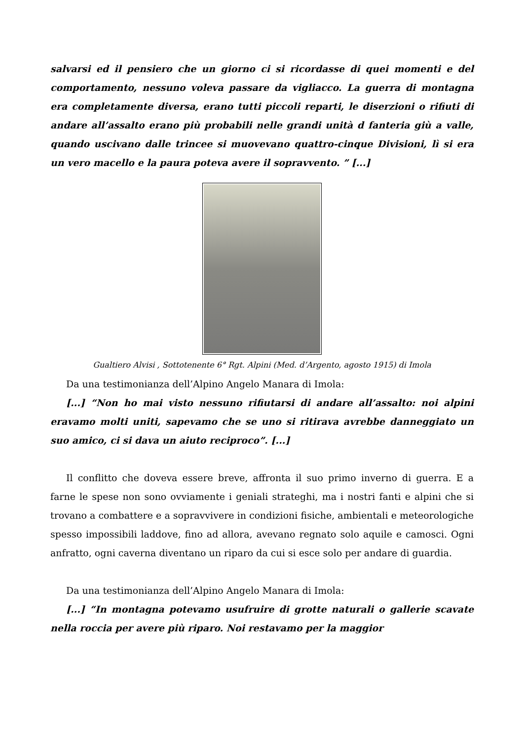salvarsi ed il pensiero che un giorno ci si ricordasse di quei momenti e del comportamento, nessuno voleva passare da vigliacco. La guerra di montagna era completamente diversa, erano tutti piccoli reparti, le diserzioni o rifiuti di andare all’assalto erano più probabili nelle grandi unità d fanteria giù a valle, quando uscivano dalle trincee si muovevano quattro-cinque Divisioni, lì si era un vero macello e la paura poteva avere il sopravvento. ” [...]
Gualtiero Alvisi , Sottotenente 6° Rgt. Alpini (Med. d’Argento, agosto 1915) di Imola
Da una testimonianza dell’Alpino Angelo Manara di Imola:
[...] “Non ho mai visto nessuno rifiutarsi di andare all’assalto: noi alpini eravamo molti uniti, sapevamo che se uno si ritirava avrebbe danneggiato un suo amico, ci si dava un aiuto reciproco”. [...]
Il conflitto che doveva essere breve, affronta il suo primo inverno di guerra. E a farne le spese non sono ovviamente i geniali strateghi, ma i nostri fanti e alpini che si trovano a combattere e a sopravvivere in condizioni fisiche, ambientali e meteorologiche spesso impossibili laddove, fino ad allora, avevano regnato solo aquile e camosci. Ogni anfratto, ogni caverna diventano un riparo da cui si esce solo per andare di guardia.
Da una testimonianza dell’Alpino Angelo Manara di Imola:
[...] “In montagna potevamo usufruire di grotte naturali o gallerie scavate nella roccia per avere più riparo. Noi restavamo per la maggior